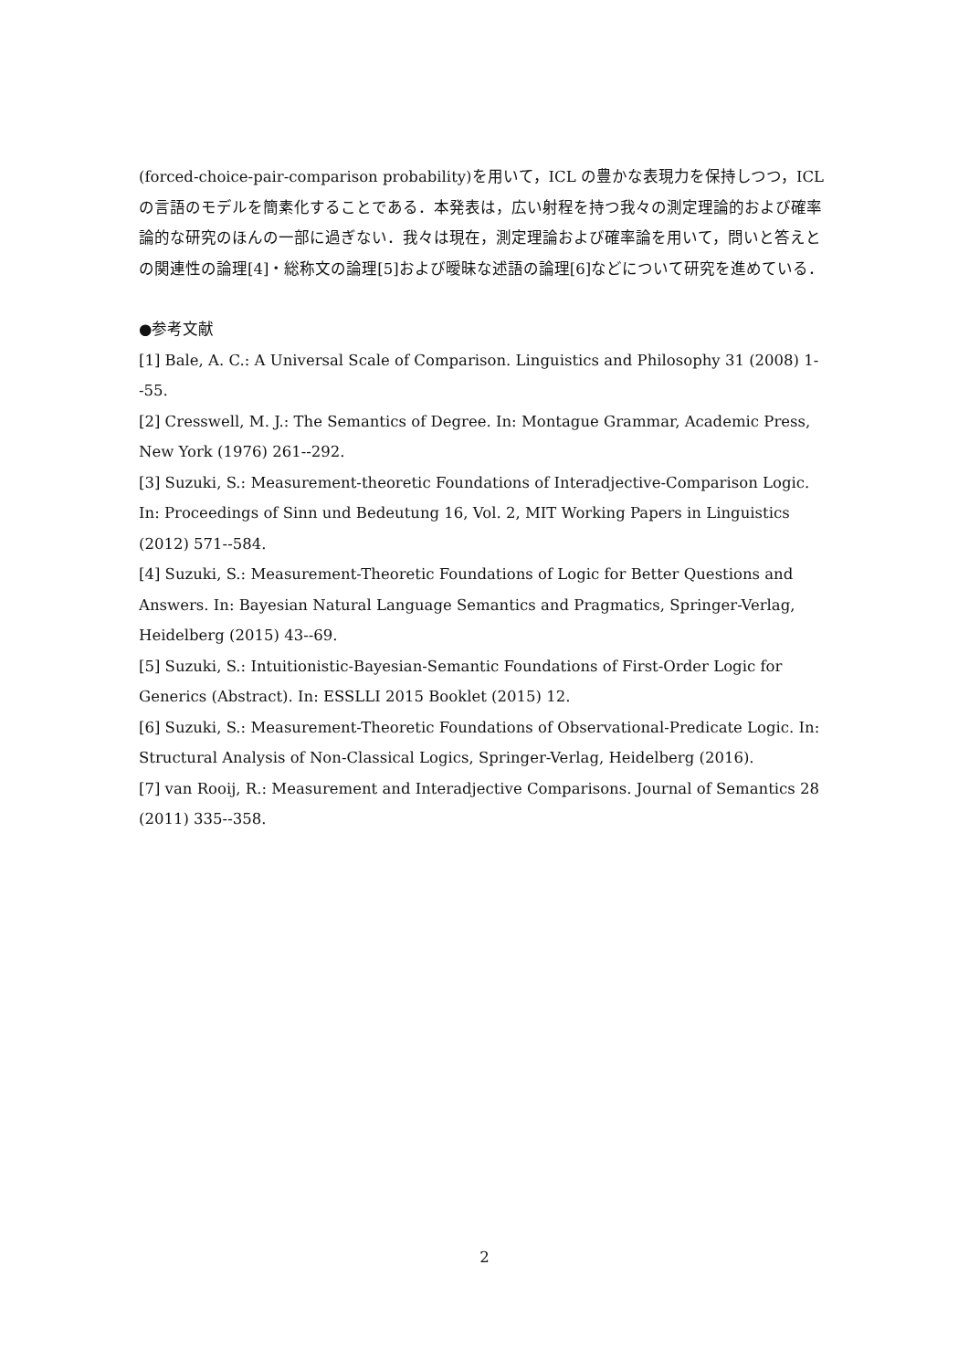(forced-choice-pair-comparison probability)を用いて，ICL の豊かな表現力を保持しつつ，ICL の言語のモデルを簡素化することである．本発表は，広い射程を持つ我々の測定理論的および確率論的な研究のほんの一部に過ぎない．我々は現在，測定理論および確率論を用いて，問いと答えとの関連性の論理[4]・総称文の論理[5]および曖昧な述語の論理[6]などについて研究を進めている．
●参考文献
[1] Bale, A. C.: A Universal Scale of Comparison. Linguistics and Philosophy 31 (2008) 1--55.
[2] Cresswell, M. J.: The Semantics of Degree. In: Montague Grammar, Academic Press, New York (1976) 261--292.
[3] Suzuki, S.: Measurement-theoretic Foundations of Interadjective-Comparison Logic. In: Proceedings of Sinn und Bedeutung 16, Vol. 2, MIT Working Papers in Linguistics (2012) 571--584.
[4] Suzuki, S.: Measurement-Theoretic Foundations of Logic for Better Questions and Answers. In: Bayesian Natural Language Semantics and Pragmatics, Springer-Verlag, Heidelberg (2015) 43--69.
[5] Suzuki, S.: Intuitionistic-Bayesian-Semantic Foundations of First-Order Logic for Generics (Abstract). In: ESSLLI 2015 Booklet (2015) 12.
[6] Suzuki, S.: Measurement-Theoretic Foundations of Observational-Predicate Logic. In: Structural Analysis of Non-Classical Logics, Springer-Verlag, Heidelberg (2016).
[7] van Rooij, R.: Measurement and Interadjective Comparisons. Journal of Semantics 28 (2011) 335--358.
2